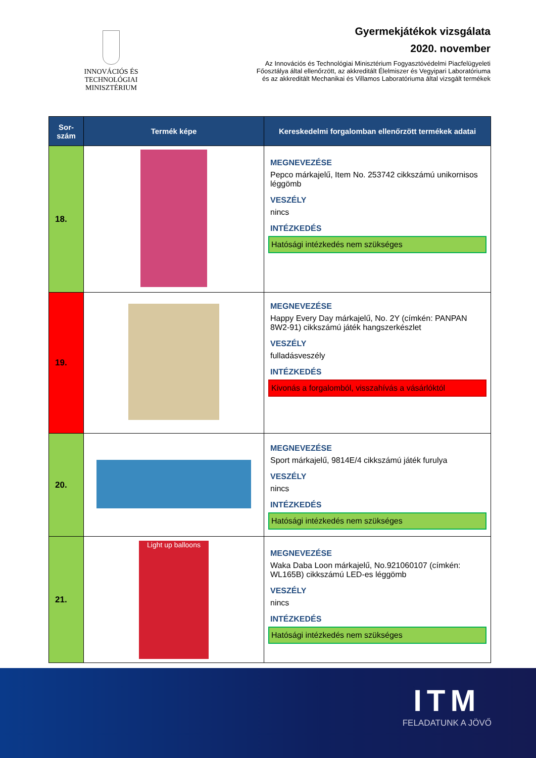INNOVÁCIÓS ÉS TECHNOLÓGIAI
MINISZTÉRIUM
Gyermekjátékok vizsgálata
2020. november
Az Innovációs és Technológiai Minisztérium Fogyasztóvédelmi Piacfelügyeleti
Főosztálya által ellenőrzött, az akkreditált Élelmiszer és Vegyipari Laboratóriuma
és az akkreditált Mechanikai és Villamos Laboratóriuma által vizsgált termékek
| Sor- szám | Termék képe | Kereskedelmi forgalomban ellenőrzött termékek adatai |
| --- | --- | --- |
| 18. | | MEGNEVEZÉSE Pepco márkajelű, Item No. 253742 cikkszámú unikornisos léggömb VESZÉLY nincs INTÉZKEDÉS Hatósági intézkedés nem szükséges |
| 19. | | MEGNEVEZÉSE Happy Every Day márkajelű, No. 2Y (címkén: PANPAN 8W2-91) cikkszámú játék hangszerkészlet VESZÉLY fulladásveszély INTÉZKEDÉS Kivonás a forgalomból, visszahívás a vásárlóktól |
| 20. | | MEGNEVEZÉSE Sport márkajelű, 9814E/4 cikkszámú játék furulya VESZÉLY nincs INTÉZKEDÉS Hatósági intézkedés nem szükséges |
| 21. | Light up balloons | MEGNEVEZÉSE Waka Daba Loon márkajelű, No.921060107 (címkén: WL165B) cikkszámú LED-es léggömb VESZÉLY nincs INTÉZKEDÉS Hatósági intézkedés nem szükséges |
ITM
FELADATUNK A JÖVŐ